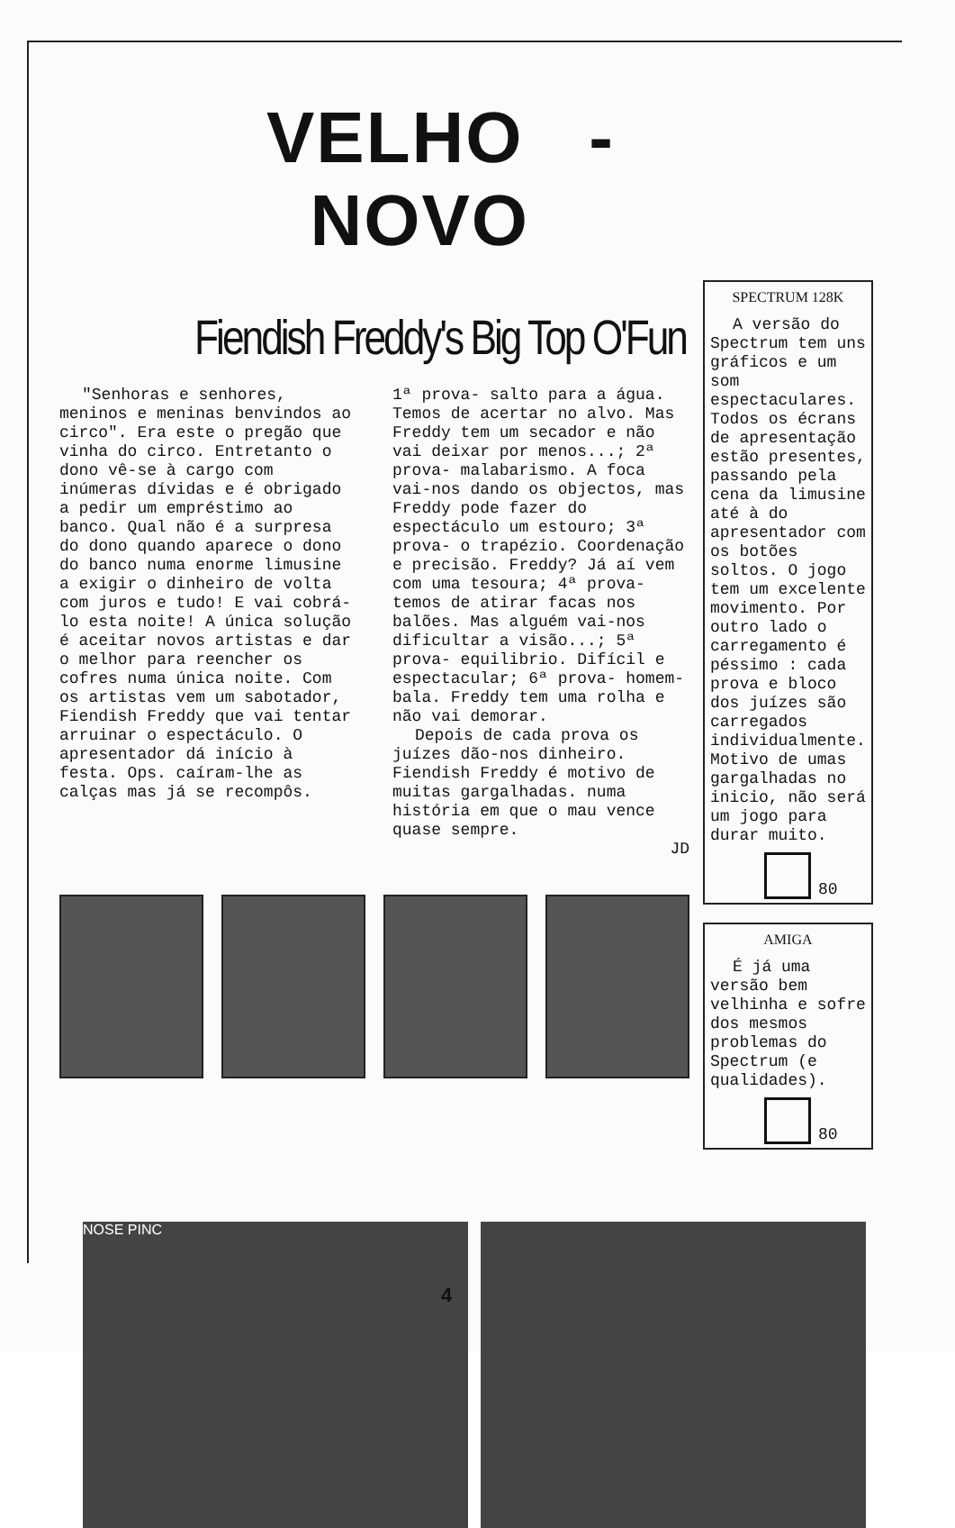VELHO - NOVO
Fiendish Freddy's Big Top O'Fun
"Senhoras e senhores, meninos e meninas benvindos ao circo". Era este o pregão que vinha do circo. Entretanto o dono vê-se à cargo com inúmeras dívidas e é obrigado a pedir um empréstimo ao banco. Qual não é a surpresa do dono quando aparece o dono do banco numa enorme limusine a exigir o dinheiro de volta com juros e tudo! E vai cobrá-lo esta noite! A única solução é aceitar novos artistas e dar o melhor para reencher os cofres numa única noite. Com os artistas vem um sabotador, Fiendish Freddy que vai tentar arruinar o espectáculo. O apresentador dá início à festa. Ops. caíram-lhe as calças mas já se recompôs.
1ª prova- salto para a água. Temos de acertar no alvo. Mas Freddy tem um secador e não vai deixar por menos...; 2ª prova- malabarismo. A foca vai-nos dando os objectos, mas Freddy pode fazer do espectáculo um estouro; 3ª prova- o trapézio. Coordenação e precisão. Freddy? Já aí vem com uma tesoura; 4ª prova- temos de atirar facas nos balões. Mas alguém vai-nos dificultar a visão...; 5ª prova- equilibrio. Difícil e espectacular; 6ª prova- homem-bala. Freddy tem uma rolha e não vai demorar.
Depois de cada prova os juízes dão-nos dinheiro. Fiendish Freddy é motivo de muitas gargalhadas. numa história em que o mau vence quase sempre.
JD
SPECTRUM 128K
A versão do Spectrum tem uns gráficos e um som espectaculares. Todos os écrans de apresentação estão presentes, passando pela cena da limusine até à do apresentador com os botões soltos. O jogo tem um excelente movimento. Por outro lado o carregamento é péssimo : cada prova e bloco dos juízes são carregados individualmente. Motivo de umas gargalhadas no inicio, não será um jogo para durar muito.
80
AMIGA
É já uma versão bem velhinha e sofre dos mesmos problemas do Spectrum (e qualidades).
80
NOSE PINC
4